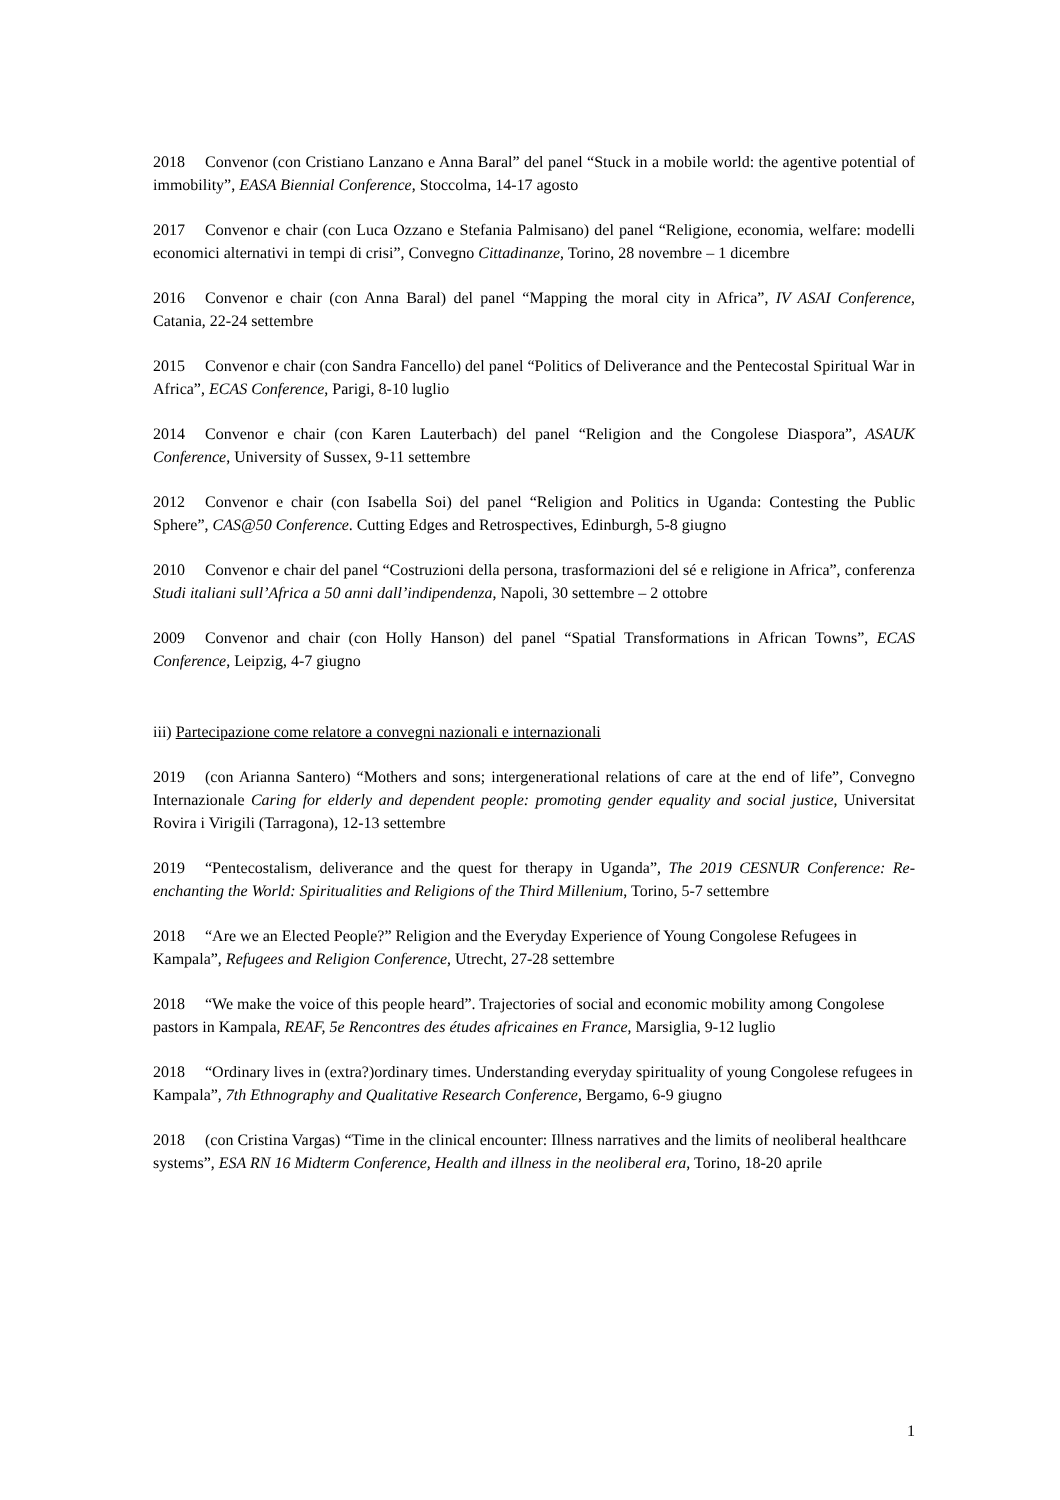2018 Convenor (con Cristiano Lanzano e Anna Baral” del panel “Stuck in a mobile world: the agentive potential of immobility”, EASA Biennial Conference, Stoccolma, 14-17 agosto
2017 Convenor e chair (con Luca Ozzano e Stefania Palmisano) del panel “Religione, economia, welfare: modelli economici alternativi in tempi di crisi”, Convegno Cittadinanze, Torino, 28 novembre – 1 dicembre
2016 Convenor e chair (con Anna Baral) del panel “Mapping the moral city in Africa”, IV ASAI Conference, Catania, 22-24 settembre
2015 Convenor e chair (con Sandra Fancello) del panel “Politics of Deliverance and the Pentecostal Spiritual War in Africa”, ECAS Conference, Parigi, 8-10 luglio
2014 Convenor e chair (con Karen Lauterbach) del panel “Religion and the Congolese Diaspora”, ASAUK Conference, University of Sussex, 9-11 settembre
2012 Convenor e chair (con Isabella Soi) del panel “Religion and Politics in Uganda: Contesting the Public Sphere”, CAS@50 Conference. Cutting Edges and Retrospectives, Edinburgh, 5-8 giugno
2010 Convenor e chair del panel “Costruzioni della persona, trasformazioni del sé e religione in Africa”, conferenza Studi italiani sull’Africa a 50 anni dall’indipendenza, Napoli, 30 settembre – 2 ottobre
2009 Convenor and chair (con Holly Hanson) del panel “Spatial Transformations in African Towns”, ECAS Conference, Leipzig, 4-7 giugno
iii) Partecipazione come relatore a convegni nazionali e internazionali
2019 (con Arianna Santero) “Mothers and sons; intergenerational relations of care at the end of life”, Convegno Internazionale Caring for elderly and dependent people: promoting gender equality and social justice, Universitat Rovira i Virigili (Tarragona), 12-13 settembre
2019 “Pentecostalism, deliverance and the quest for therapy in Uganda”, The 2019 CESNUR Conference: Re-enchanting the World: Spiritualities and Religions of the Third Millenium, Torino, 5-7 settembre
2018 “Are we an Elected People?” Religion and the Everyday Experience of Young Congolese Refugees in Kampala”, Refugees and Religion Conference, Utrecht, 27-28 settembre
2018 “We make the voice of this people heard”. Trajectories of social and economic mobility among Congolese pastors in Kampala, REAF, 5e Rencontres des études africaines en France, Marsiglia, 9-12 luglio
2018 “Ordinary lives in (extra?)ordinary times. Understanding everyday spirituality of young Congolese refugees in Kampala”, 7th Ethnography and Qualitative Research Conference, Bergamo, 6-9 giugno
2018 (con Cristina Vargas) “Time in the clinical encounter: Illness narratives and the limits of neoliberal healthcare systems”, ESA RN 16 Midterm Conference, Health and illness in the neoliberal era, Torino, 18-20 aprile
1